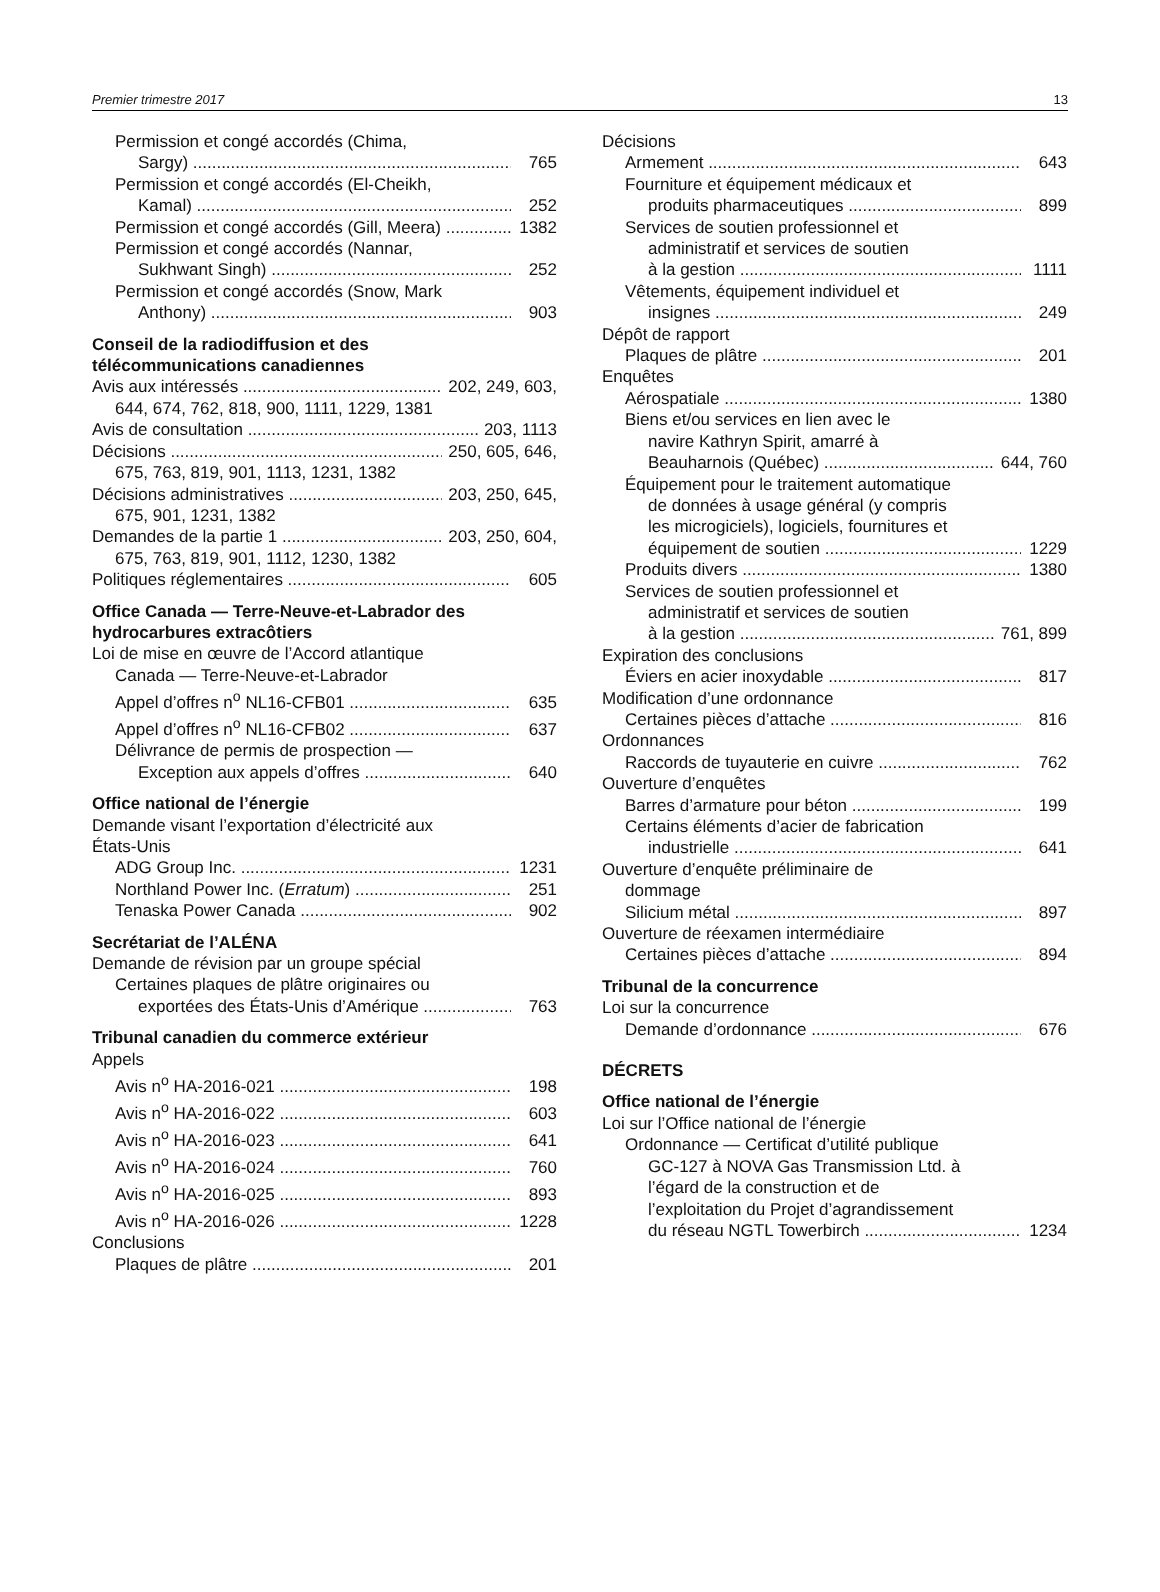Premier trimestre 2017 13
Permission et congé accordés (Chima,
Sargy) 765
Permission et congé accordés (El-Cheikh,
Kamal) 252
Permission et congé accordés (Gill, Meera) 1382
Permission et congé accordés (Nannar,
Sukhwant Singh) 252
Permission et congé accordés (Snow, Mark
Anthony) 903
Conseil de la radiodiffusion et des
télécommunications canadiennes
Avis aux intéressés 202, 249, 603,
644, 674, 762, 818, 900, 1111, 1229, 1381
Avis de consultation 203, 1113
Décisions 250, 605, 646,
675, 763, 819, 901, 1113, 1231, 1382
Décisions administratives 203, 250, 645,
675, 901, 1231, 1382
Demandes de la partie 1 203, 250, 604,
675, 763, 819, 901, 1112, 1230, 1382
Politiques réglementaires 605
Office Canada — Terre-Neuve-et-Labrador des hydrocarbures extracôtiers
Loi de mise en œuvre de l’Accord atlantique
Canada — Terre-Neuve-et-Labrador
Appel d’offres n<sup>o</sup> NL16-CFB01 635
Appel d’offres n<sup>o</sup> NL16-CFB02 637
Délivrance de permis de prospection —
Exception aux appels d’offres 640
Office national de l’énergie
Demande visant l’exportation d’électricité aux
États-Unis
ADG Group Inc. 1231
Northland Power Inc. (Erratum) 251
Tenaska Power Canada 902
Secrétariat de l’ALÉNA
Demande de révision par un groupe spécial
Certaines plaques de plâtre originaires ou
exportées des États-Unis d’Amérique 763
Tribunal canadien du commerce extérieur
Appels
Avis n<sup>o</sup> HA-2016-021 198
Avis n<sup>o</sup> HA-2016-022 603
Avis n<sup>o</sup> HA-2016-023 641
Avis n<sup>o</sup> HA-2016-024 760
Avis n<sup>o</sup> HA-2016-025 893
Avis n<sup>o</sup> HA-2016-026 1228
Conclusions
Plaques de plâtre 201
Décisions
Armement 643
Fourniture et équipement médicaux et
produits pharmaceutiques 899
Services de soutien professionnel et
administratif et services de soutien
à la gestion 1111
Vêtements, équipement individuel et
insignes 249
Dépôt de rapport
Plaques de plâtre 201
Enquêtes
Aérospatiale 1380
Biens et/ou services en lien avec le
navire Kathryn Spirit, amarré à
Beauharnois (Québec) 644, 760
Équipement pour le traitement automatique
de données à usage général (y compris
les microgiciels), logiciels, fournitures et
équipement de soutien 1229
Produits divers 1380
Services de soutien professionnel et
administratif et services de soutien
à la gestion 761, 899
Expiration des conclusions
Éviers en acier inoxydable 817
Modification d’une ordonnance
Certaines pièces d’attache 816
Ordonnances
Raccords de tuyauterie en cuivre 762
Ouverture d’enquêtes
Barres d’armature pour béton 199
Certains éléments d’acier de fabrication
industrielle 641
Ouverture d’enquête préliminaire de
dommage
Silicium métal 897
Ouverture de réexamen intermédiaire
Certaines pièces d’attache 894
Tribunal de la concurrence
Loi sur la concurrence
Demande d’ordonnance 676
DÉCRETS
Office national de l’énergie
Loi sur l’Office national de l’énergie
Ordonnance — Certificat d’utilité publique
GC-127 à NOVA Gas Transmission Ltd. à
l’égard de la construction et de
l’exploitation du Projet d’agrandissement
du réseau NGTL Towerbirch 1234